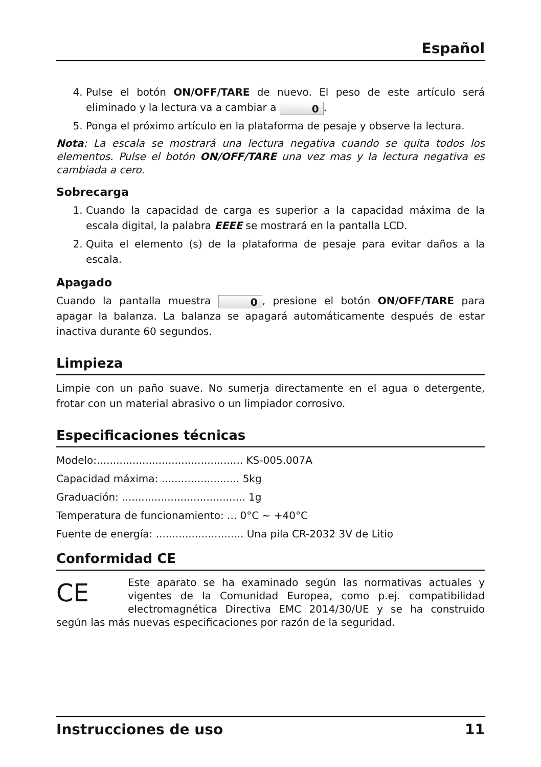Español
4. Pulse el botón ON/OFF/TARE de nuevo. El peso de este artículo será eliminado y la lectura va a cambiar a 0.
5. Ponga el próximo artículo en la plataforma de pesaje y observe la lectura.
Nota: La escala se mostrará una lectura negativa cuando se quita todos los elementos. Pulse el botón ON/OFF/TARE una vez mas y la lectura negativa es cambiada a cero.
Sobrecarga
1. Cuando la capacidad de carga es superior a la capacidad máxima de la escala digital, la palabra EEEE se mostrará en la pantalla LCD.
2. Quita el elemento (s) de la plataforma de pesaje para evitar daños a la escala.
Apagado
Cuando la pantalla muestra 0, presione el botón ON/OFF/TARE para apagar la balanza. La balanza se apagará automáticamente después de estar inactiva durante 60 segundos.
Limpieza
Limpie con un paño suave. No sumerja directamente en el agua o detergente, frotar con un material abrasivo o un limpiador corrosivo.
Especificaciones técnicas
Modelo:............................................. KS-005.007A
Capacidad máxima: ........................ 5kg
Graduación: ...................................... 1g
Temperatura de funcionamiento: ... 0°C ~ +40°C
Fuente de energía: ........................... Una pila CR-2032 3V de Litio
Conformidad CE
CE Este aparato se ha examinado según las normativas actuales y vigentes de la Comunidad Europea, como p.ej. compatibilidad electromagnética Directiva EMC 2014/30/UE y se ha construido según las más nuevas especificaciones por razón de la seguridad.
Instrucciones de uso 11